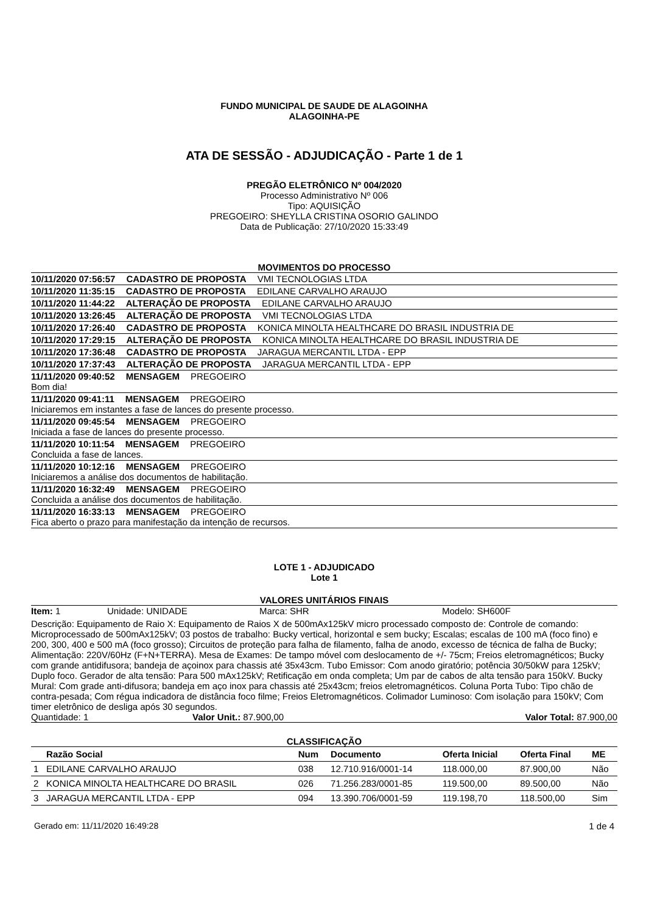FUNDO MUNICIPAL DE SAUDE DE ALAGOINHA
ALAGOINHA-PE
ATA DE SESSÃO - ADJUDICAÇÃO - Parte 1 de 1
PREGÃO ELETRÔNICO Nº 004/2020
Processo Administrativo Nº 006
Tipo: AQUISIÇÃO
PREGOEIRO: SHEYLLA CRISTINA OSORIO GALINDO
Data de Publicação: 27/10/2020 15:33:49
MOVIMENTOS DO PROCESSO
10/11/2020 07:56:57 CADASTRO DE PROPOSTA VMI TECNOLOGIAS LTDA
10/11/2020 11:35:15 CADASTRO DE PROPOSTA EDILANE CARVALHO ARAUJO
10/11/2020 11:44:22 ALTERAÇÃO DE PROPOSTA EDILANE CARVALHO ARAUJO
10/11/2020 13:26:45 ALTERAÇÃO DE PROPOSTA VMI TECNOLOGIAS LTDA
10/11/2020 17:26:40 CADASTRO DE PROPOSTA KONICA MINOLTA HEALTHCARE DO BRASIL INDUSTRIA DE
10/11/2020 17:29:15 ALTERAÇÃO DE PROPOSTA KONICA MINOLTA HEALTHCARE DO BRASIL INDUSTRIA DE
10/11/2020 17:36:48 CADASTRO DE PROPOSTA JARAGUA MERCANTIL LTDA - EPP
10/11/2020 17:37:43 ALTERAÇÃO DE PROPOSTA JARAGUA MERCANTIL LTDA - EPP
11/11/2020 09:40:52 MENSAGEM PREGOEIRO
Bom dia!
11/11/2020 09:41:11 MENSAGEM PREGOEIRO
Iniciaremos em instantes a fase de lances do presente processo.
11/11/2020 09:45:54 MENSAGEM PREGOEIRO
Iniciada a fase de lances do presente processo.
11/11/2020 10:11:54 MENSAGEM PREGOEIRO
Concluida a fase de lances.
11/11/2020 10:12:16 MENSAGEM PREGOEIRO
Iniciaremos a análise dos documentos de habilitação.
11/11/2020 16:32:49 MENSAGEM PREGOEIRO
Concluida a análise dos documentos de habilitação.
11/11/2020 16:33:13 MENSAGEM PREGOEIRO
Fica aberto o prazo para manifestação da intenção de recursos.
LOTE 1 - ADJUDICADO
Lote 1
VALORES UNITÁRIOS FINAIS
Item: 1 Unidade: UNIDADE Marca: SHR Modelo: SH600F
Descrição: Equipamento de Raio X: Equipamento de Raios X de 500mAx125kV micro processado composto de: Controle de comando: Microprocessado de 500mAx125kV; 03 postos de trabalho: Bucky vertical, horizontal e sem bucky; Escalas; escalas de 100 mA (foco fino) e 200, 300, 400 e 500 mA (foco grosso); Circuitos de proteção para falha de filamento, falha de anodo, excesso de técnica de falha de Bucky; Alimentação: 220V/60Hz (F+N+TERRA). Mesa de Exames: De tampo móvel com deslocamento de +/- 75cm; Freios eletromagnéticos; Bucky com grande antidifusora; bandeja de açoinox para chassis até 35x43cm. Tubo Emissor: Com anodo giratório; potência 30/50kW para 125kV; Duplo foco. Gerador de alta tensão: Para 500 mAx125kV; Retificação em onda completa; Um par de cabos de alta tensão para 150kV. Bucky Mural: Com grade anti-difusora; bandeja em aço inox para chassis até 25x43cm; freios eletromagnéticos. Coluna Porta Tubo: Tipo chão de contra-pesada; Com régua indicadora de distância foco filme; Freios Eletromagnéticos. Colimador Luminoso: Com isolação para 150kV; Com timer eletrônico de desliga após 30 segundos.
Quantidade: 1 Valor Unit.: 87.900,00 Valor Total: 87.900,00
CLASSIFICAÇÃO
| | Razão Social | Num | Documento | Oferta Inicial | Oferta Final | ME |
| --- | --- | --- | --- | --- | --- | --- |
| 1 | EDILANE CARVALHO ARAUJO | 038 | 12.710.916/0001-14 | 118.000,00 | 87.900,00 | Não |
| 2 | KONICA MINOLTA HEALTHCARE DO BRASIL | 026 | 71.256.283/0001-85 | 119.500,00 | 89.500,00 | Não |
| 3 | JARAGUA MERCANTIL LTDA - EPP | 094 | 13.390.706/0001-59 | 119.198,70 | 118.500,00 | Sim |
Gerado em: 11/11/2020 16:49:28 1 de 4